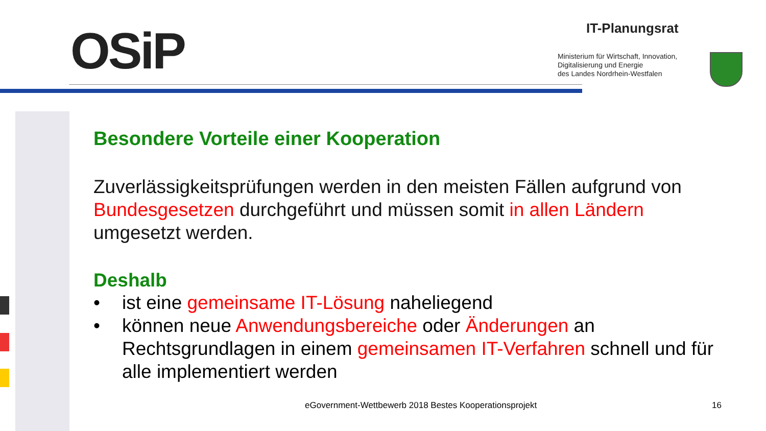OSiP IT-Planungsrat
Ministerium für Wirtschaft, Innovation,
Digitalisierung und Energie
des Landes Nordrhein-Westfalen
Besondere Vorteile einer Kooperation
Zuverlässigkeitsprüfungen werden in den meisten Fällen aufgrund von Bundesgesetzen durchgeführt und müssen somit in allen Ländern umgesetzt werden.
Deshalb
• ist eine gemeinsame IT-Lösung naheliegend
• können neue Anwendungsbereiche oder Änderungen an Rechtsgrundlagen in einem gemeinsamen IT-Verfahren schnell und für alle implementiert werden
eGovernment-Wettbewerb 2018 Bestes Kooperationsprojekt
16